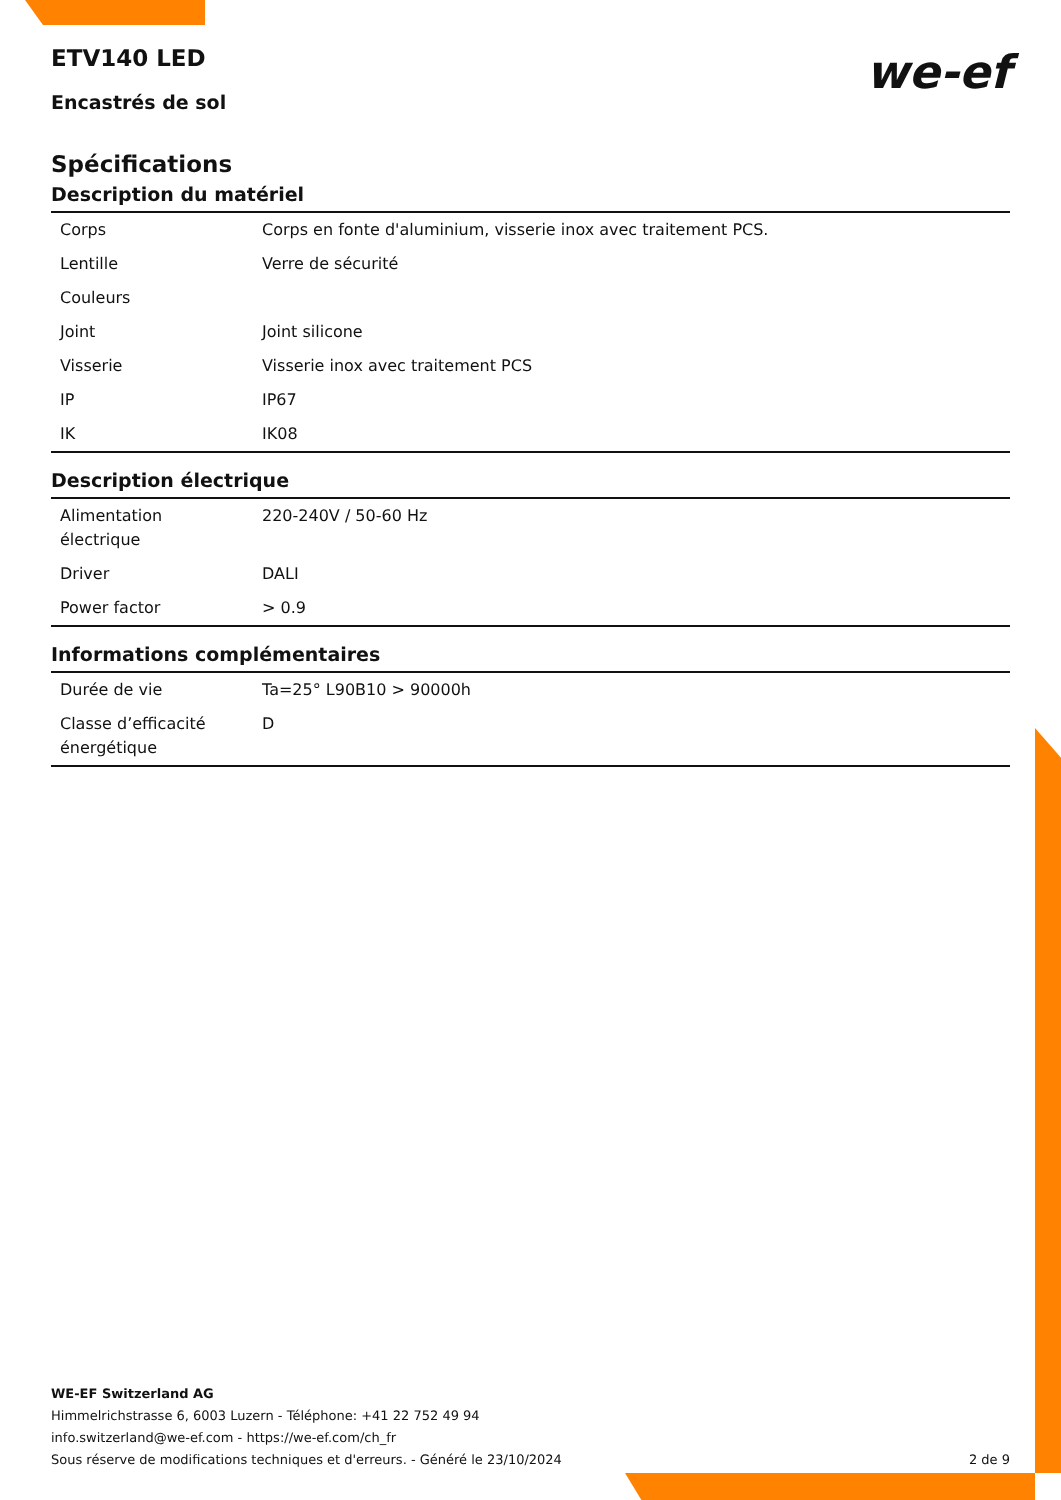ETV140 LED
we-ef
Encastrés de sol
Spécifications
Description du matériel
| Corps | Corps en fonte d'aluminium, visserie inox avec traitement PCS. |
| Lentille | Verre de sécurité |
| Couleurs | |
| Joint | Joint silicone |
| Visserie | Visserie inox avec traitement PCS |
| IP | IP67 |
| IK | IK08 |
Description électrique
| Alimentation électrique | 220-240V / 50-60 Hz |
| Driver | DALI |
| Power factor | > 0.9 |
Informations complémentaires
| Durée de vie | Ta=25° L90B10 > 90000h |
| Classe d’efficacité énergétique | D |
WE-EF Switzerland AG
Himmelrichstrasse 6, 6003 Luzern - Téléphone: +41 22 752 49 94
info.switzerland@we-ef.com - https://we-ef.com/ch_fr
Sous réserve de modifications techniques et d'erreurs. - Généré le 23/10/2024 2 de 9